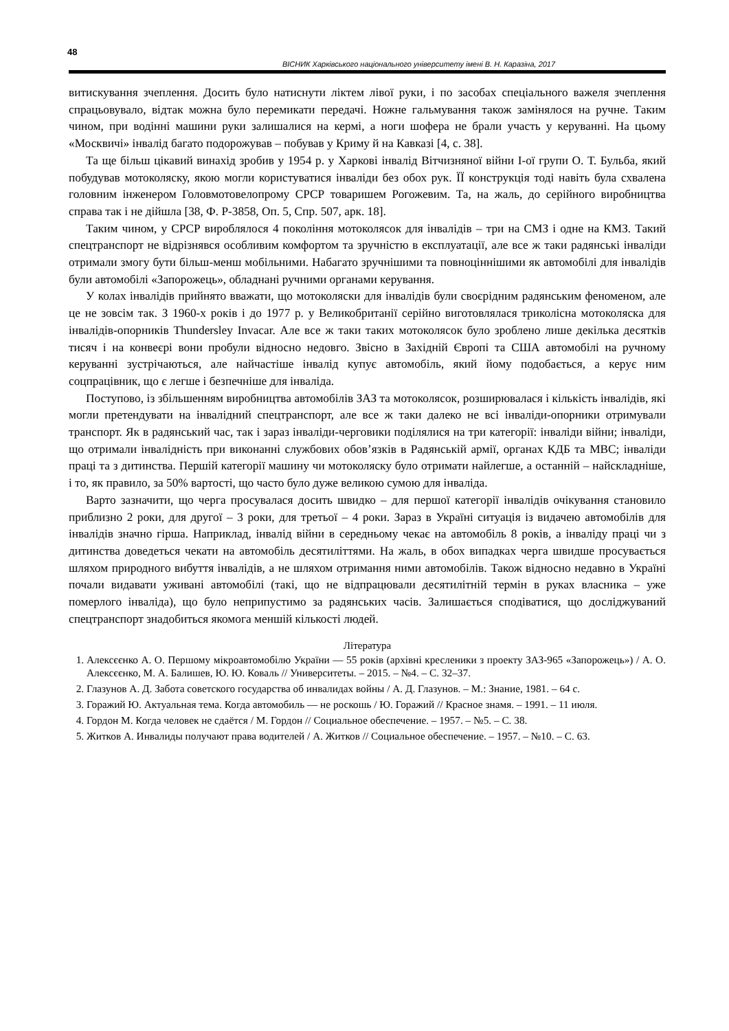48
ВІСНИК Харківського національного університету імені В. Н. Каразіна, 2017
витискування зчеплення. Досить було натиснути ліктем лівої руки, і по засобах спеціального важеля зчеплення спрацьовувало, відтак можна було перемикати передачі. Ножне гальмування також замінялося на ручне. Таким чином, при водінні машини руки залишалися на кермі, а ноги шофера не брали участь у керуванні. На цьому «Москвичі» інвалід багато подорожував – побував у Криму й на Кавказі [4, с. 38].
Та ще більш цікавий винахід зробив у 1954 р. у Харкові інвалід Вітчизняної війни І-ої групи О. Т. Бульба, який побудував мотоколяску, якою могли користуватися інваліди без обох рук. ЇЇ конструкція тоді навіть була схвалена головним інженером Головмотовелопрому СРСР товаришем Рогожевим. Та, на жаль, до серійного виробництва справа так і не дійшла [38, Ф. Р-3858, Оп. 5, Спр. 507, арк. 18].
Таким чином, у СРСР вироблялося 4 покоління мотоколясок для інвалідів – три на СМЗ і одне на КМЗ. Такий спецтранспорт не відрізнявся особливим комфортом та зручністю в експлуатації, але все ж таки радянські інваліди отримали змогу бути більш-менш мобільними. Набагато зручнішими та повноціннішими як автомобілі для інвалідів були автомобілі «Запорожець», обладнані ручними органами керування.
У колах інвалідів прийнято вважати, що мотоколяски для інвалідів були своєрідним радянським феноменом, але це не зовсім так. З 1960-х років і до 1977 р. у Великобританії серійно виготовлялася триколісна мотоколяска для інвалідів-опорників Thundersley Invacar. Але все ж таки таких мотоколясок було зроблено лише декілька десятків тисяч і на конвеєрі вони пробули відносно недовго. Звісно в Західній Європі та США автомобілі на ручному керуванні зустрічаються, але найчастіше інвалід купує автомобіль, який йому подобається, а керує ним соцпрацівник, що є легше і безпечніше для інваліда.
Поступово, із збільшенням виробництва автомобілів ЗАЗ та мотоколясок, розширювалася і кількість інвалідів, які могли претендувати на інвалідний спецтранспорт, але все ж таки далеко не всі інваліди-опорники отримували транспорт. Як в радянський час, так і зараз інваліди-черговики поділялися на три категорії: інваліди війни; інваліди, що отримали інвалідність при виконанні службових обов’язків в Радянській армії, органах КДБ та МВС; інваліди праці та з дитинства. Першій категорії машину чи мотоколяску було отримати найлегше, а останній – найскладніше, і то, як правило, за 50% вартості, що часто було дуже великою сумою для інваліда.
Варто зазначити, що черга просувалася досить швидко – для першої категорії інвалідів очікування становило приблизно 2 роки, для другої – 3 роки, для третьої – 4 роки. Зараз в Україні ситуація із видачею автомобілів для інвалідів значно гірша. Наприклад, інвалід війни в середньому чекає на автомобіль 8 років, а інваліду праці чи з дитинства доведеться чекати на автомобіль десятиліттями. На жаль, в обох випадках черга швидше просувається шляхом природного вибуття інвалідів, а не шляхом отримання ними автомобілів. Також відносно недавно в Україні почали видавати уживані автомобілі (такі, що не відпрацювали десятилітній термін в руках власника – уже померлого інваліда), що було неприпустимо за радянських часів. Залишається сподіватися, що досліджуваний спецтранспорт знадобиться якомога меншій кількості людей.
Література
1. Алексєєнко А. О. Першому мікроавтомобілю України — 55 років (архівні кресленики з проекту ЗАЗ-965 «Запорожець») / А. О. Алексєєнко, М. А. Балишев, Ю. Ю. Коваль // Университеты. – 2015. – №4. – С. 32–37.
2. Глазунов А. Д. Забота советского государства об инвалидах войны / А. Д. Глазунов. – М.: Знание, 1981. – 64 с.
3. Горажий Ю. Актуальная тема. Когда автомобиль — не роскошь / Ю. Горажий // Красное знамя. – 1991. – 11 июля.
4. Гордон М. Когда человек не сдаётся / М. Гордон // Социальное обеспечение. – 1957. – №5. – С. 38.
5. Житков А. Инвалиды получают права водителей / А. Житков // Социальное обеспечение. – 1957. – №10. – С. 63.